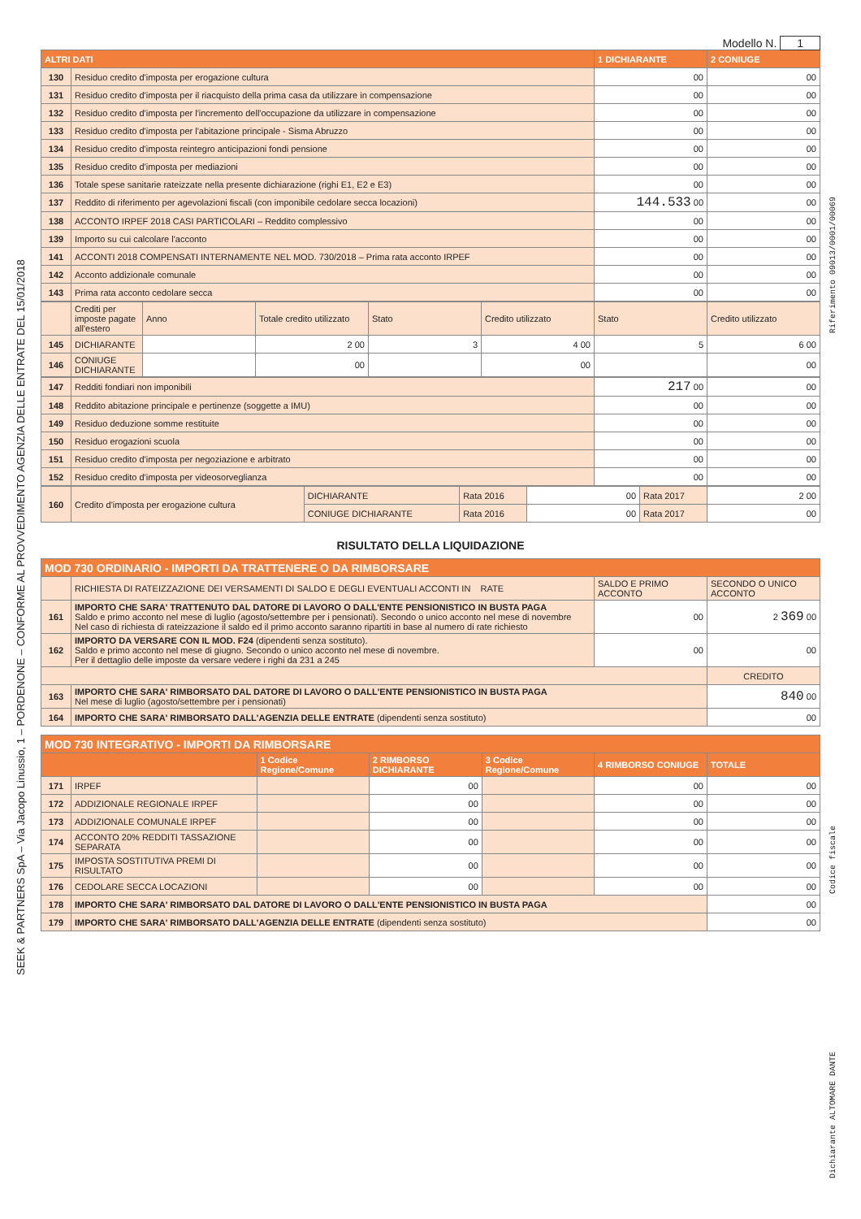SEEK & PARTNERS SpA – Via Jacopo Linussio, 1 – PORDENONE – CONFORME AL PROVVEDIMENTO AGENZIA DELLE ENTRATE DEL 15/01/2018
Riferimento 09013/0001/00069
Codice fiscale
Dichiarante ALTOMARE DANTE
Modello N. 1
| ALTRI DATI | | 1 DICHIARANTE | 2 CONIUGE |
| --- | --- | --- | --- |
| 130 | Residuo credito d'imposta per erogazione cultura | 00 | 00 |
| 131 | Residuo credito d'imposta per il riacquisto della prima casa da utilizzare in compensazione | 00 | 00 |
| 132 | Residuo credito d'imposta per l'incremento dell'occupazione da utilizzare in compensazione | 00 | 00 |
| 133 | Residuo credito d'imposta per l'abitazione principale - Sisma Abruzzo | 00 | 00 |
| 134 | Residuo credito d'imposta reintegro anticipazioni fondi pensione | 00 | 00 |
| 135 | Residuo credito d'imposta per mediazioni | 00 | 00 |
| 136 | Totale spese sanitarie rateizzate nella presente dichiarazione (righi E1, E2 e E3) | 00 | 00 |
| 137 | Reddito di riferimento per agevolazioni fiscali (con imponibile cedolare secca locazioni) | 144.533 00 | 00 |
| 138 | ACCONTO IRPEF 2018 CASI PARTICOLARI – Reddito complessivo | 00 | 00 |
| 139 | Importo su cui calcolare l'acconto | 00 | 00 |
| 141 | ACCONTI 2018 COMPENSATI INTERNAMENTE NEL MOD. 730/2018 – Prima rata acconto IRPEF | 00 | 00 |
| 142 | Acconto addizionale comunale | 00 | 00 |
| 143 | Prima rata acconto cedolare secca | 00 | 00 |
| | Crediti per imposte pagate all'estero | Anno | Totale credito utilizzato | Stato | Credito utilizzato | Stato | Credito utilizzato |
| 145 | DICHIARANTE | | 2 00 | 3 | 4 00 | 5 | 6 00 |
| 146 | CONIUGE DICHIARANTE | | 00 | | 00 | | 00 |
| 147 | Redditi fondiari non imponibili | 217 00 | 00 |
| 148 | Reddito abitazione principale e pertinenze (soggette a IMU) | 00 | 00 |
| 149 | Residuo deduzione somme restituite | 00 | 00 |
| 150 | Residuo erogazioni scuola | 00 | 00 |
| 151 | Residuo credito d'imposta per negoziazione e arbitrato | 00 | 00 |
| 152 | Residuo credito d'imposta per videosorveglianza | 00 | 00 |
| 160 | Credito d'imposta per erogazione cultura | DICHIARANTE | Rata 2016 | 00 | Rata 2017 | 2 00 |
| | | CONIUGE DICHIARANTE | Rata 2016 | 00 | Rata 2017 | 00 |
RISULTATO DELLA LIQUIDAZIONE
| MOD 730 ORDINARIO - IMPORTI DA TRATTENERE O DA RIMBORSARE | | | |
| --- | --- | --- | --- |
| | RICHIESTA DI RATEIZZAZIONE DEI VERSAMENTI DI SALDO E DEGLI EVENTUALI ACCONTI IN RATE | SALDO E PRIMO ACCONTO | SECONDO O UNICO ACCONTO |
| 161 | IMPORTO CHE SARA' TRATTENUTO DAL DATORE DI LAVORO O DALL'ENTE PENSIONISTICO IN BUSTA PAGA Saldo e primo acconto nel mese di luglio (agosto/settembre per i pensionati). Secondo o unico acconto nel mese di novembre Nel caso di richiesta di rateizzazione il saldo ed il primo acconto saranno ripartiti in base al numero di rate richiesto | 00 | 2 369 00 |
| 162 | IMPORTO DA VERSARE CON IL MOD. F24 (dipendenti senza sostituto). Saldo e primo acconto nel mese di giugno. Secondo o unico acconto nel mese di novembre. Per il dettaglio delle imposte da versare vedere i righi da 231 a 245 | 00 | 00 |
| | | | CREDITO |
| 163 | IMPORTO CHE SARA' RIMBORSATO DAL DATORE DI LAVORO O DALL'ENTE PENSIONISTICO IN BUSTA PAGA Nel mese di luglio (agosto/settembre per i pensionati) | | 840 00 |
| 164 | IMPORTO CHE SARA' RIMBORSATO DALL'AGENZIA DELLE ENTRATE (dipendenti senza sostituto) | | 00 |
| MOD 730 INTEGRATIVO - IMPORTI DA RIMBORSARE | | | | | | |
| --- | --- | --- | --- | --- | --- | --- |
| | | 1 Codice Regione/Comune | 2 RIMBORSO DICHIARANTE | 3 Codice Regione/Comune | 4 RIMBORSO CONIUGE | TOTALE |
| 171 | IRPEF | | 00 | | 00 | 00 |
| 172 | ADDIZIONALE REGIONALE IRPEF | | 00 | | 00 | 00 |
| 173 | ADDIZIONALE COMUNALE IRPEF | | 00 | | 00 | 00 |
| 174 | ACCONTO 20% REDDITI TASSAZIONE SEPARATA | | 00 | | 00 | 00 |
| 175 | IMPOSTA SOSTITUTIVA PREMI DI RISULTATO | | 00 | | 00 | 00 |
| 176 | CEDOLARE SECCA LOCAZIONI | | 00 | | 00 | 00 |
| 178 | IMPORTO CHE SARA' RIMBORSATO DAL DATORE DI LAVORO O DALL'ENTE PENSIONISTICO IN BUSTA PAGA | | | | | 00 |
| 179 | IMPORTO CHE SARA' RIMBORSATO DALL'AGENZIA DELLE ENTRATE (dipendenti senza sostituto) | | | | | 00 |